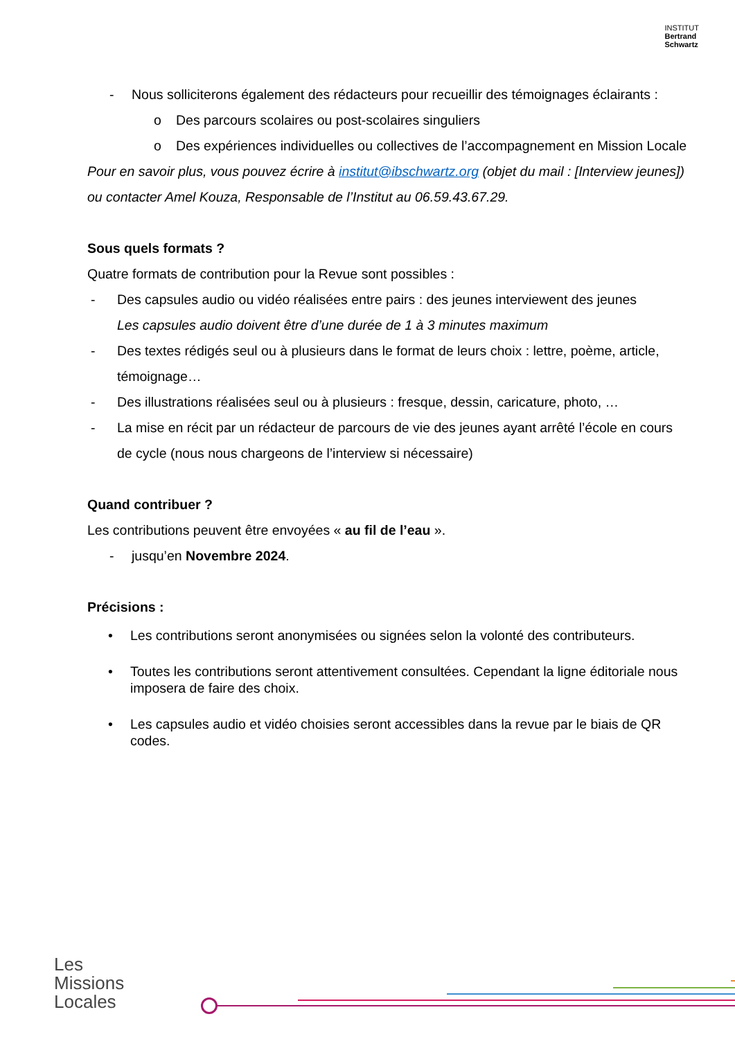INSTITUT
Bertrand
Schwartz
- Nous solliciterons également des rédacteurs pour recueillir des témoignages éclairants :
o Des parcours scolaires ou post-scolaires singuliers
o Des expériences individuelles ou collectives de l’accompagnement en Mission Locale
Pour en savoir plus, vous pouvez écrire à institut@ibschwartz.org (objet du mail : [Interview jeunes]) ou contacter Amel Kouza, Responsable de l’Institut au 06.59.43.67.29.
Sous quels formats ?
Quatre formats de contribution pour la Revue sont possibles :
- Des capsules audio ou vidéo réalisées entre pairs : des jeunes interviewent des jeunes
Les capsules audio doivent être d’une durée de 1 à 3 minutes maximum
- Des textes rédigés seul ou à plusieurs dans le format de leurs choix : lettre, poème, article, témoignage…
- Des illustrations réalisées seul ou à plusieurs : fresque, dessin, caricature, photo, …
- La mise en récit par un rédacteur de parcours de vie des jeunes ayant arrêté l’école en cours de cycle (nous nous chargeons de l’interview si nécessaire)
Quand contribuer ?
Les contributions peuvent être envoyées « au fil de l’eau ».
- jusqu’en Novembre 2024.
Précisions :
• Les contributions seront anonymisées ou signées selon la volonté des contributeurs.
• Toutes les contributions seront attentivement consultées. Cependant la ligne éditoriale nous imposera de faire des choix.
• Les capsules audio et vidéo choisies seront accessibles dans la revue par le biais de QR codes.
Les
Missions
Locales